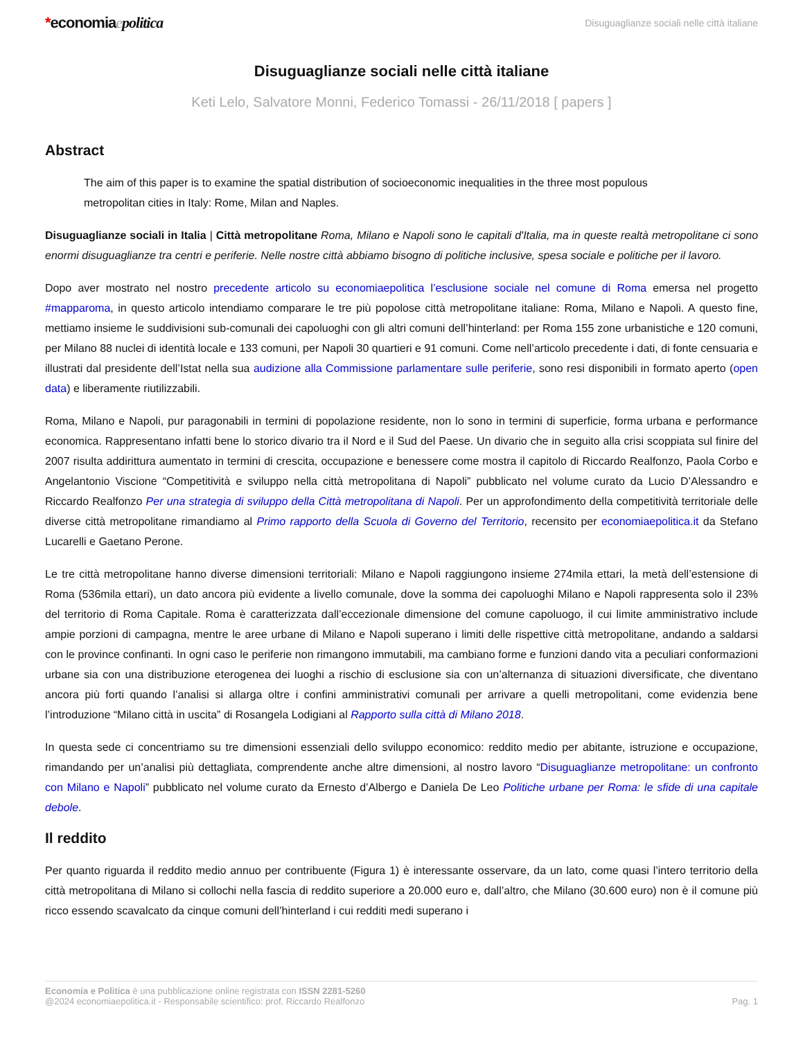*economiaepolitica
Disuguaglianze sociali nelle città italiane
Disuguaglianze sociali nelle città italiane
Keti Lelo, Salvatore Monni, Federico Tomassi - 26/11/2018 [ papers ]
Abstract
The aim of this paper is to examine the spatial distribution of socioeconomic inequalities in the three most populous metropolitan cities in Italy: Rome, Milan and Naples.
Disuguaglianze sociali in Italia | Città metropolitane Roma, Milano e Napoli sono le capitali d'Italia, ma in queste realtà metropolitane ci sono enormi disuguaglianze tra centri e periferie. Nelle nostre città abbiamo bisogno di politiche inclusive, spesa sociale e politiche per il lavoro.
Dopo aver mostrato nel nostro precedente articolo su economiaepolitica l’esclusione sociale nel comune di Roma emersa nel progetto #mapparoma, in questo articolo intendiamo comparare le tre più popolose città metropolitane italiane: Roma, Milano e Napoli. A questo fine, mettiamo insieme le suddivisioni sub-comunali dei capoluoghi con gli altri comuni dell’hinterland: per Roma 155 zone urbanistiche e 120 comuni, per Milano 88 nuclei di identità locale e 133 comuni, per Napoli 30 quartieri e 91 comuni. Come nell’articolo precedente i dati, di fonte censuaria e illustrati dal presidente dell’Istat nella sua audizione alla Commissione parlamentare sulle periferie, sono resi disponibili in formato aperto (open data) e liberamente riutilizzabili.
Roma, Milano e Napoli, pur paragonabili in termini di popolazione residente, non lo sono in termini di superficie, forma urbana e performance economica. Rappresentano infatti bene lo storico divario tra il Nord e il Sud del Paese. Un divario che in seguito alla crisi scoppiata sul finire del 2007 risulta addirittura aumentato in termini di crescita, occupazione e benessere come mostra il capitolo di Riccardo Realfonzo, Paola Corbo e Angelantonio Viscione “Competitività e sviluppo nella città metropolitana di Napoli” pubblicato nel volume curato da Lucio D’Alessandro e Riccardo Realfonzo Per una strategia di sviluppo della Città metropolitana di Napoli. Per un approfondimento della competitività territoriale delle diverse città metropolitane rimandiamo al Primo rapporto della Scuola di Governo del Territorio, recensito per economiaepolitica.it da Stefano Lucarelli e Gaetano Perone.
Le tre città metropolitane hanno diverse dimensioni territoriali: Milano e Napoli raggiungono insieme 274mila ettari, la metà dell’estensione di Roma (536mila ettari), un dato ancora più evidente a livello comunale, dove la somma dei capoluoghi Milano e Napoli rappresenta solo il 23% del territorio di Roma Capitale. Roma è caratterizzata dall’eccezionale dimensione del comune capoluogo, il cui limite amministrativo include ampie porzioni di campagna, mentre le aree urbane di Milano e Napoli superano i limiti delle rispettive città metropolitane, andando a saldarsi con le province confinanti. In ogni caso le periferie non rimangono immutabili, ma cambiano forme e funzioni dando vita a peculiari conformazioni urbane sia con una distribuzione eterogenea dei luoghi a rischio di esclusione sia con un’alternanza di situazioni diversificate, che diventano ancora più forti quando l’analisi si allarga oltre i confini amministrativi comunali per arrivare a quelli metropolitani, come evidenzia bene l’introduzione “Milano città in uscita” di Rosangela Lodigiani al Rapporto sulla città di Milano 2018.
In questa sede ci concentriamo su tre dimensioni essenziali dello sviluppo economico: reddito medio per abitante, istruzione e occupazione, rimandando per un’analisi più dettagliata, comprendente anche altre dimensioni, al nostro lavoro “Disuguaglianze metropolitane: un confronto con Milano e Napoli” pubblicato nel volume curato da Ernesto d’Albergo e Daniela De Leo Politiche urbane per Roma: le sfide di una capitale debole.
Il reddito
Per quanto riguarda il reddito medio annuo per contribuente (Figura 1) è interessante osservare, da un lato, come quasi l’intero territorio della città metropolitana di Milano si collochi nella fascia di reddito superiore a 20.000 euro e, dall’altro, che Milano (30.600 euro) non è il comune più ricco essendo scavalcato da cinque comuni dell’hinterland i cui redditi medi superano i
Economia e Politica è una pubblicazione online registrata con ISSN 2281-5260
@2024 economiaepolitica.it - Responsabile scientifico: prof. Riccardo Realfonzo
Pag. 1